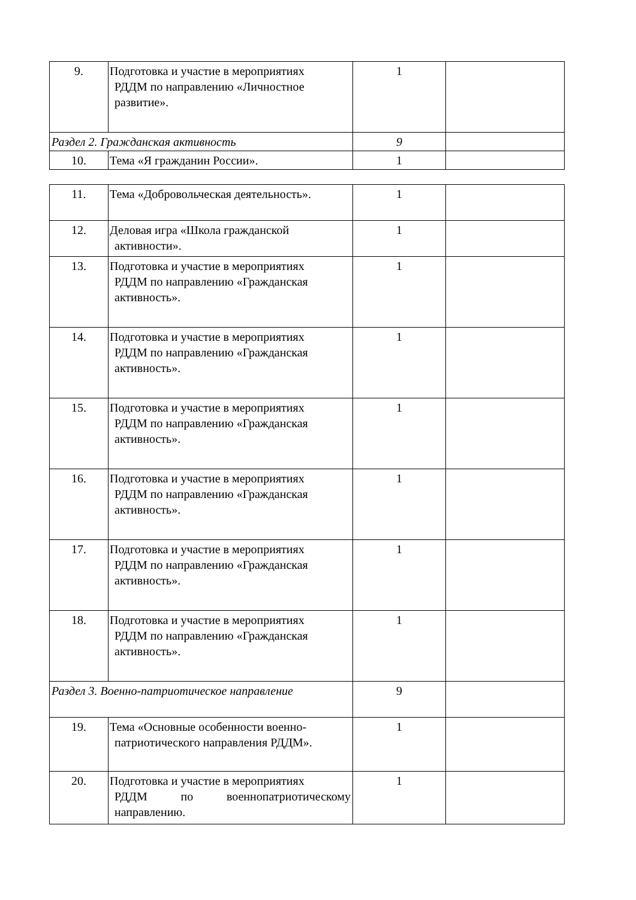| 9. | Подготовка и участие в мероприятиях РДДМ по направлению «Личностное развитие». | 1 | |
| Раздел 2. Гражданская активность | | 9 | |
| 10. | Тема «Я гражданин России». | 1 | |
| 11. | Тема «Добровольческая деятельность». | 1 | |
| 12. | Деловая игра «Школа гражданской активности». | 1 | |
| 13. | Подготовка и участие в мероприятиях РДДМ по направлению «Гражданская активность». | 1 | |
| 14. | Подготовка и участие в мероприятиях РДДМ по направлению «Гражданская активность». | 1 | |
| 15. | Подготовка и участие в мероприятиях РДДМ по направлению «Гражданская активность». | 1 | |
| 16. | Подготовка и участие в мероприятиях РДДМ по направлению «Гражданская активность». | 1 | |
| 17. | Подготовка и участие в мероприятиях РДДМ по направлению «Гражданская активность». | 1 | |
| 18. | Подготовка и участие в мероприятиях РДДМ по направлению «Гражданская активность». | 1 | |
| Раздел 3. Военно-патриотическое направление | | 9 | |
| 19. | Тема «Основные особенности военно- патриотического направления РДДМ». | 1 | |
| 20. | Подготовка и участие в мероприятиях РДДМ по военнопатриотическому направлению. | 1 | |